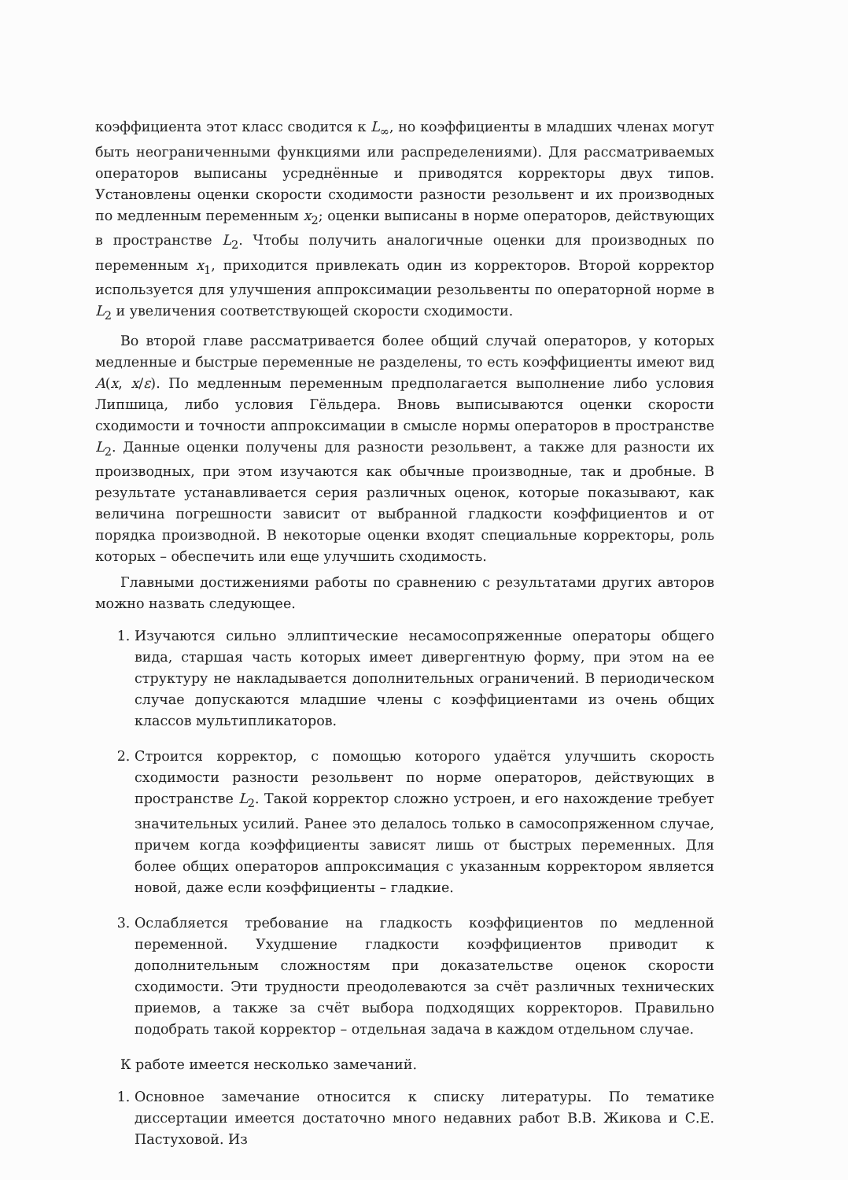коэффициента этот класс сводится к L<sub>∞</sub>, но коэффициенты в младших членах могут быть неограниченными функциями или распределениями). Для рассматриваемых операторов выписаны усреднённые и приводятся корректоры двух типов. Установлены оценки скорости сходимости разности резольвент и их производных по медленным переменным x<sub>2</sub>; оценки выписаны в норме операторов, действующих в пространстве L<sub>2</sub>. Чтобы получить аналогичные оценки для производных по переменным x<sub>1</sub>, приходится привлекать один из корректоров. Второй корректор используется для улучшения аппроксимации резольвенты по операторной норме в L<sub>2</sub> и увеличения соответствующей скорости сходимости.
Во второй главе рассматривается более общий случай операторов, у которых медленные и быстрые переменные не разделены, то есть коэффициенты имеют вид A(x, x/ε). По медленным переменным предполагается выполнение либо условия Липшица, либо условия Гёльдера. Вновь выписываются оценки скорости сходимости и точности аппроксимации в смысле нормы операторов в пространстве L<sub>2</sub>. Данные оценки получены для разности резольвент, а также для разности их производных, при этом изучаются как обычные производные, так и дробные. В результате устанавливается серия различных оценок, которые показывают, как величина погрешности зависит от выбранной гладкости коэффициентов и от порядка производной. В некоторые оценки входят специальные корректоры, роль которых – обеспечить или еще улучшить сходимость.
Главными достижениями работы по сравнению с результатами других авторов можно назвать следующее.
1. Изучаются сильно эллиптические несамосопряженные операторы общего вида, старшая часть которых имеет дивергентную форму, при этом на ее структуру не накладывается дополнительных ограничений. В периодическом случае допускаются младшие члены с коэффициентами из очень общих классов мультипликаторов.
2. Строится корректор, с помощью которого удаётся улучшить скорость сходимости разности резольвент по норме операторов, действующих в пространстве L<sub>2</sub>. Такой корректор сложно устроен, и его нахождение требует значительных усилий. Ранее это делалось только в самосопряженном случае, причем когда коэффициенты зависят лишь от быстрых переменных. Для более общих операторов аппроксимация с указанным корректором является новой, даже если коэффициенты – гладкие.
3. Ослабляется требование на гладкость коэффициентов по медленной переменной. Ухудшение гладкости коэффициентов приводит к дополнительным сложностям при доказательстве оценок скорости сходимости. Эти трудности преодолеваются за счёт различных технических приемов, а также за счёт выбора подходящих корректоров. Правильно подобрать такой корректор – отдельная задача в каждом отдельном случае.
К работе имеется несколько замечаний.
1. Основное замечание относится к списку литературы. По тематике диссертации имеется достаточно много недавних работ В.В. Жикова и С.Е. Пастуховой. Из